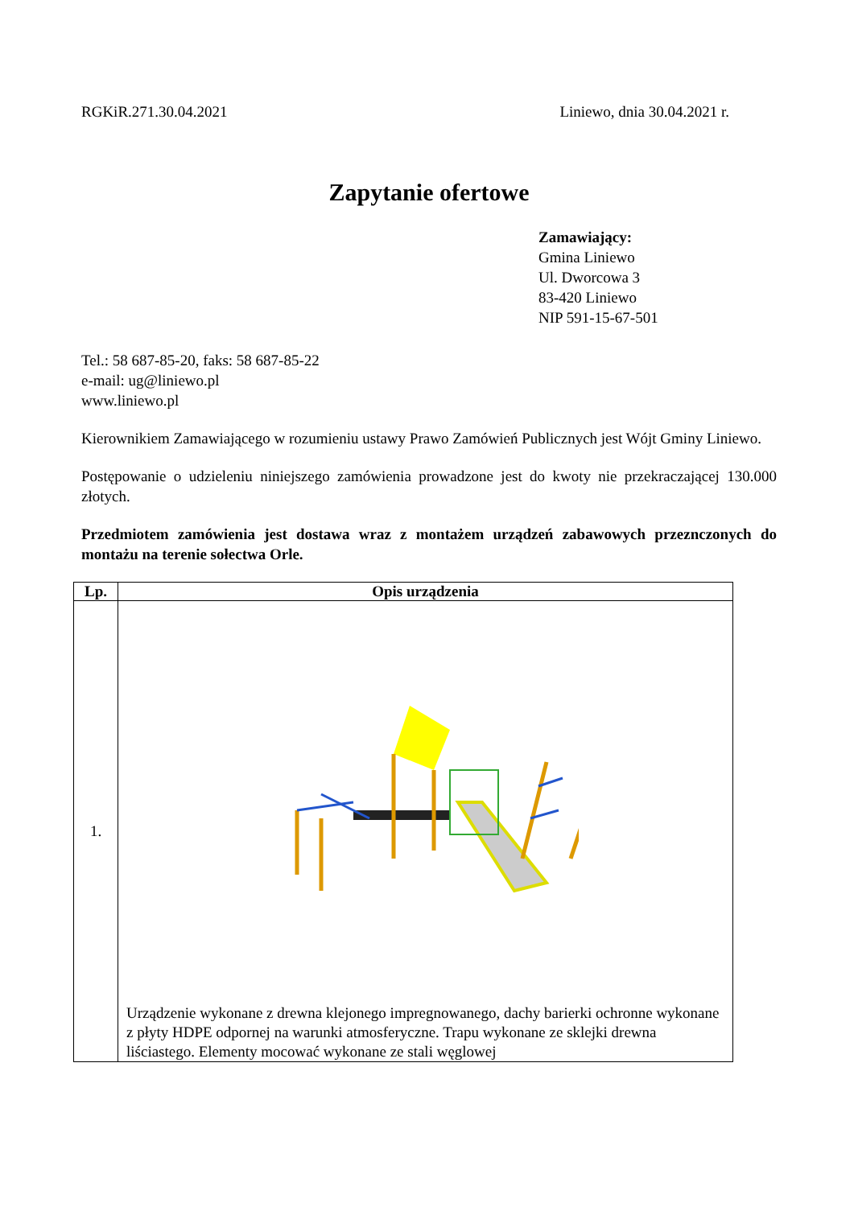RGKiR.271.30.04.2021 Liniewo, dnia 30.04.2021 r.
Zapytanie ofertowe
Zamawiający:
Gmina Liniewo
Ul. Dworcowa 3
83-420 Liniewo
NIP 591-15-67-501
Tel.: 58 687-85-20, faks: 58 687-85-22
e-mail: ug@liniewo.pl
www.liniewo.pl
Kierownikiem Zamawiającego w rozumieniu ustawy Prawo Zamówień Publicznych jest Wójt Gminy Liniewo.
Postępowanie o udzieleniu niniejszego zamówienia prowadzone jest do kwoty nie przekraczającej 130.000 złotych.
Przedmiotem zamówienia jest dostawa wraz z montażem urządzeń zabawowych przeznczonych do montażu na terenie sołectwa Orle.
| Lp. | Opis urządzenia |
| --- | --- |
| 1. | Urządzenie wykonane z drewna klejonego impregnowanego, dachy barierki ochronne wykonane z płyty HDPE odpornej na warunki atmosferyczne. Trapu wykonane ze sklejki drewna liściastego. Elementy mocować wykonane ze stali węglowej |